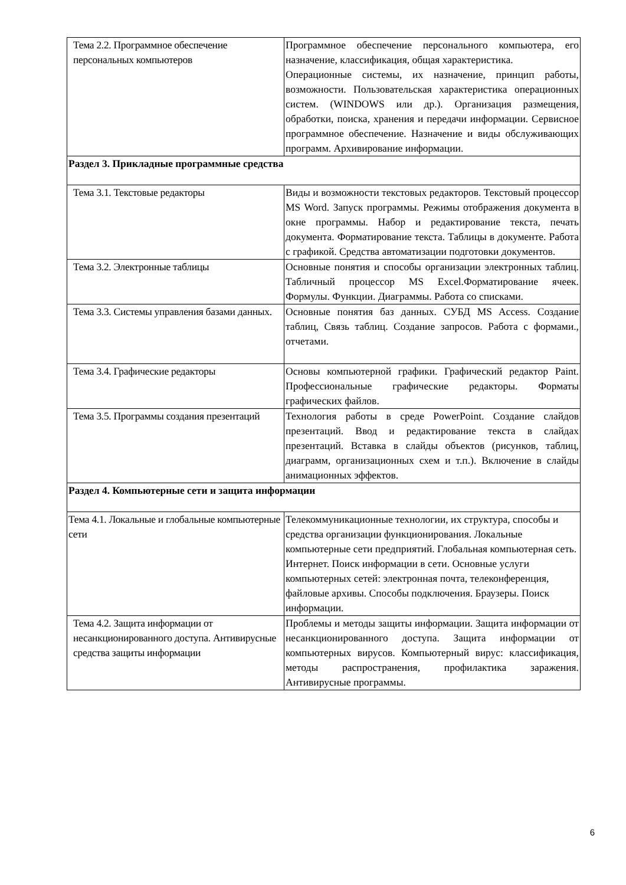| Тема 2.2. Программное обеспечение персональных компьютеров | Программное обеспечение персонального компьютера, его назначение, классификация, общая характеристика. Операционные системы, их назначение, принцип работы, возможности. Пользовательская характеристика операционных систем. (WINDOWS или др.). Организация размещения, обработки, поиска, хранения и передачи информации. Сервисное программное обеспечение. Назначение и виды обслуживающих программ. Архивирование информации. |
| Раздел 3. Прикладные программные средства | |
| Тема 3.1. Текстовые редакторы | Виды и возможности текстовых редакторов. Текстовый процессор MS Word. Запуск программы. Режимы отображения документа в окне программы. Набор и редактирование текста, печать документа. Форматирование текста. Таблицы в документе. Работа с графикой. Средства автоматизации подготовки документов. |
| Тема 3.2. Электронные таблицы | Основные понятия и способы организации электронных таблиц. Табличный процессор MS Excel.Форматирование ячеек. Формулы. Функции. Диаграммы. Работа со списками. |
| Тема 3.3. Системы управления базами данных. | Основные понятия баз данных. СУБД MS Access. Создание таблиц, Связь таблиц. Создание запросов. Работа с формами., отчетами. |
| Тема 3.4. Графические редакторы | Основы компьютерной графики. Графический редактор Paint. Профессиональные графические редакторы. Форматы графических файлов. |
| Тема 3.5. Программы создания презентаций | Технология работы в среде PowerPoint. Создание слайдов презентаций. Ввод и редактирование текста в слайдах презентаций. Вставка в слайды объектов (рисунков, таблиц, диаграмм, организационных схем и т.п.). Включение в слайды анимационных эффектов. |
| Раздел 4. Компьютерные сети и защита информации | |
| Тема 4.1. Локальные и глобальные компьютерные сети | Телекоммуникационные технологии, их структура, способы и средства организации функционирования. Локальные компьютерные сети предприятий. Глобальная компьютерная сеть. Интернет. Поиск информации в сети. Основные услуги компьютерных сетей: электронная почта, телеконференция, файловые архивы. Способы подключения. Браузеры. Поиск информации. |
| Тема 4.2. Защита информации от несанкционированного доступа. Антивирусные средства защиты информации | Проблемы и методы защиты информации. Защита информации от несанкционированного доступа. Защита информации от компьютерных вирусов. Компьютерный вирус: классификация, методы распространения, профилактика заражения. Антивирусные программы. |
6